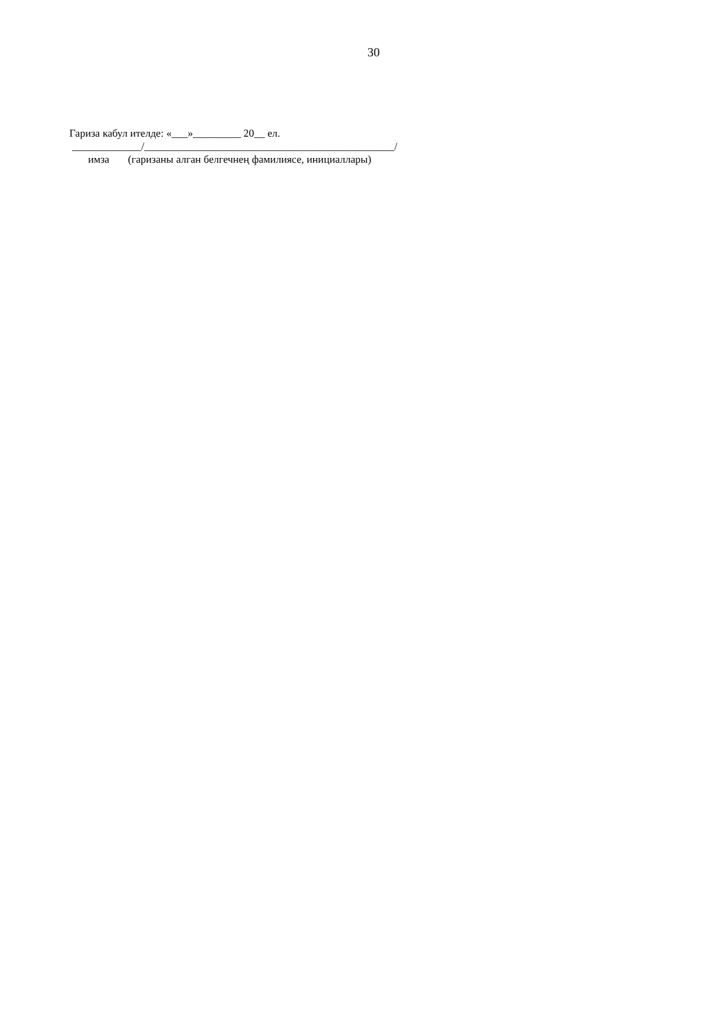30
Гариза кабул ителде: «___»_________ 20__ ел. _____________/_______________________________________________/ имза (гаризаны алган белгечнең фамилиясе, инициаллары)